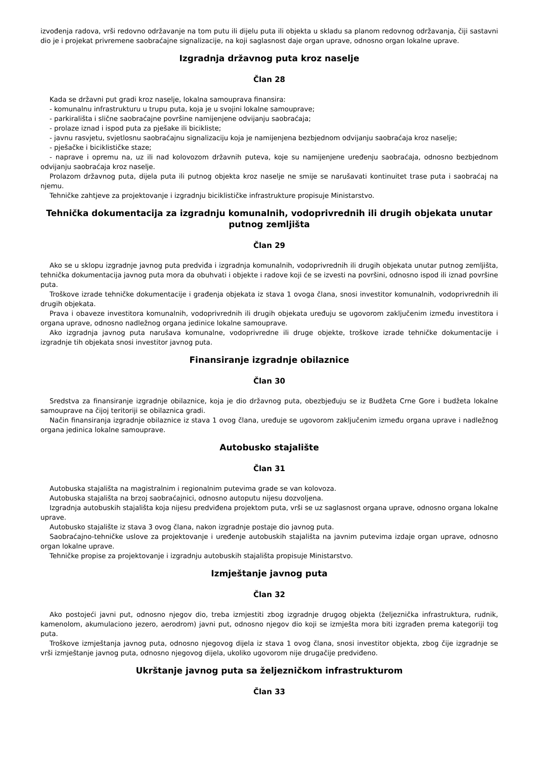izvođenja radova, vrši redovno održavanje na tom putu ili dijelu puta ili objekta u skladu sa planom redovnog održavanja, čiji sastavni dio je i projekat privremene saobraćajne signalizacije, na koji saglasnost daje organ uprave, odnosno organ lokalne uprave.
Izgradnja državnog puta kroz naselje
Član 28
Kada se državni put gradi kroz naselje, lokalna samouprava finansira:
- komunalnu infrastrukturu u trupu puta, koja je u svojini lokalne samouprave;
- parkirališta i slične saobraćajne površine namijenjene odvijanju saobraćaja;
- prolaze iznad i ispod puta za pješake ili bicikliste;
- javnu rasvjetu, svjetlosnu saobraćajnu signalizaciju koja je namijenjena bezbjednom odvijanju saobraćaja kroz naselje;
- pješačke i biciklističke staze;
- naprave i opremu na, uz ili nad kolovozom državnih puteva, koje su namijenjene uređenju saobraćaja, odnosno bezbjednom odvijanju saobraćaja kroz naselje.
Prolazom državnog puta, dijela puta ili putnog objekta kroz naselje ne smije se narušavati kontinuitet trase puta i saobraćaj na njemu.
Tehničke zahtjeve za projektovanje i izgradnju biciklističke infrastrukture propisuje Ministarstvo.
Tehnička dokumentacija za izgradnju komunalnih, vodoprivrednih ili drugih objekata unutar putnog zemljišta
Član 29
Ako se u sklopu izgradnje javnog puta predviđa i izgradnja komunalnih, vodoprivrednih ili drugih objekata unutar putnog zemljišta, tehnička dokumentacija javnog puta mora da obuhvati i objekte i radove koji će se izvesti na površini, odnosno ispod ili iznad površine puta.
Troškove izrade tehničke dokumentacije i građenja objekata iz stava 1 ovoga člana, snosi investitor komunalnih, vodoprivrednih ili drugih objekata.
Prava i obaveze investitora komunalnih, vodoprivrednih ili drugih objekata uređuju se ugovorom zaključenim između investitora i organa uprave, odnosno nadležnog organa jedinice lokalne samouprave.
Ako izgradnja javnog puta narušava komunalne, vodoprivredne ili druge objekte, troškove izrade tehničke dokumentacije i izgradnje tih objekata snosi investitor javnog puta.
Finansiranje izgradnje obilaznice
Član 30
Sredstva za finansiranje izgradnje obilaznice, koja je dio državnog puta, obezbjeđuju se iz Budžeta Crne Gore i budžeta lokalne samouprave na čijoj teritoriji se obilaznica gradi.
Način finansiranja izgradnje obilaznice iz stava 1 ovog člana, uređuje se ugovorom zaključenim između organa uprave i nadležnog organa jedinica lokalne samouprave.
Autobusko stajalište
Član 31
Autobuska stajališta na magistralnim i regionalnim putevima grade se van kolovoza.
Autobuska stajališta na brzoj saobraćajnici, odnosno autoputu nijesu dozvoljena.
Izgradnja autobuskih stajališta koja nijesu predviđena projektom puta, vrši se uz saglasnost organa uprave, odnosno organa lokalne uprave.
Autobusko stajalište iz stava 3 ovog člana, nakon izgradnje postaje dio javnog puta.
Saobraćajno-tehničke uslove za projektovanje i uređenje autobuskih stajališta na javnim putevima izdaje organ uprave, odnosno organ lokalne uprave.
Tehničke propise za projektovanje i izgradnju autobuskih stajališta propisuje Ministarstvo.
Izmještanje javnog puta
Član 32
Ako postojeći javni put, odnosno njegov dio, treba izmjestiti zbog izgradnje drugog objekta (željeznička infrastruktura, rudnik, kamenolom, akumulaciono jezero, aerodrom) javni put, odnosno njegov dio koji se izmješta mora biti izgrađen prema kategoriji tog puta.
Troškove izmještanja javnog puta, odnosno njegovog dijela iz stava 1 ovog člana, snosi investitor objekta, zbog čije izgradnje se vrši izmještanje javnog puta, odnosno njegovog dijela, ukoliko ugovorom nije drugačije predviđeno.
Ukrštanje javnog puta sa željezničkom infrastrukturom
Član 33